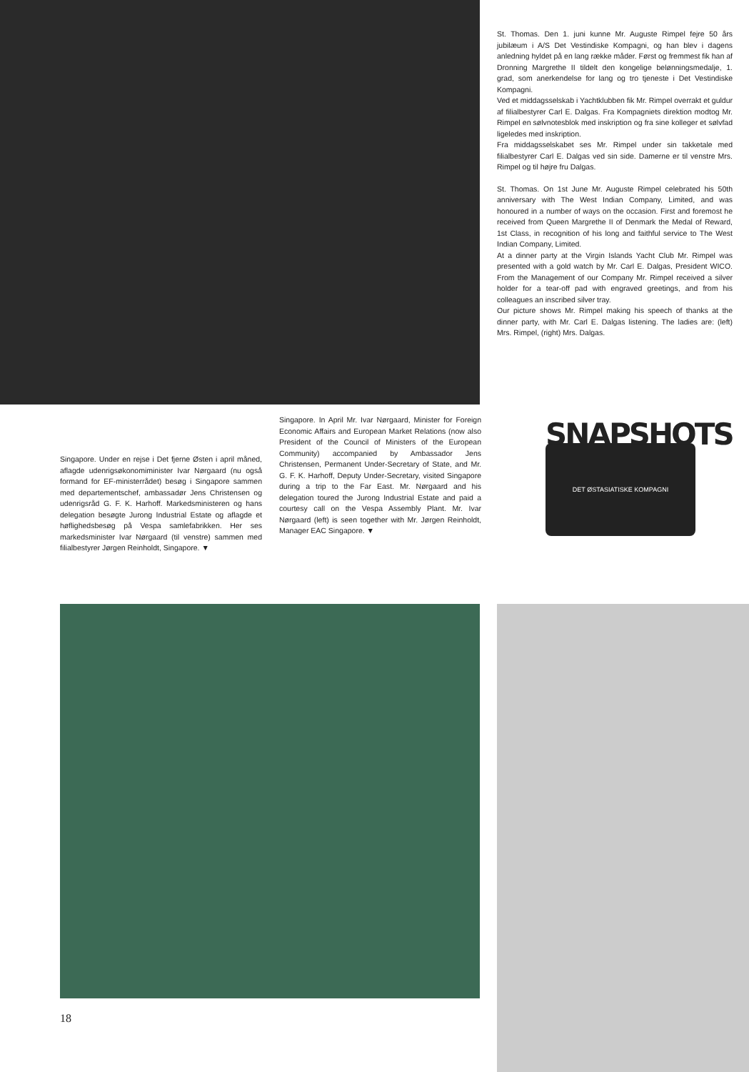St. Thomas. Den 1. juni kunne Mr. Auguste Rimpel fejre 50 års jubilæum i A/S Det Vestindiske Kompagni, og han blev i dagens anledning hyldet på en lang række måder. Først og fremmest fik han af Dronning Margrethe II tildelt den kongelige belønningsmedalje, 1. grad, som anerkendelse for lang og tro tjeneste i Det Vestindiske Kompagni.
Ved et middagsselskab i Yachtklubben fik Mr. Rimpel overrakt et guldur af filialbestyrer Carl E. Dalgas. Fra Kompagniets direktion modtog Mr. Rimpel en sølvnotesblok med inskription og fra sine kolleger et sølvfad ligeledes med inskription.
Fra middagsselskabet ses Mr. Rimpel under sin takketale med filialbestyrer Carl E. Dalgas ved sin side. Damerne er til venstre Mrs. Rimpel og til højre fru Dalgas.
St. Thomas. On 1st June Mr. Auguste Rimpel celebrated his 50th anniversary with The West Indian Company, Limited, and was honoured in a number of ways on the occasion. First and foremost he received from Queen Margrethe II of Denmark the Medal of Reward, 1st Class, in recognition of his long and faithful service to The West Indian Company, Limited.
At a dinner party at the Virgin Islands Yacht Club Mr. Rimpel was presented with a gold watch by Mr. Carl E. Dalgas, President WICO. From the Management of our Company Mr. Rimpel received a silver holder for a tear-off pad with engraved greetings, and from his colleagues an inscribed silver tray.
Our picture shows Mr. Rimpel making his speech of thanks at the dinner party, with Mr. Carl E. Dalgas listening. The ladies are: (left) Mrs. Rimpel, (right) Mrs. Dalgas.
Singapore. Under en rejse i Det fjerne Østen i april måned, aflagde udenrigsøkonomiminister Ivar Nørgaard (nu også formand for EF-ministerrådet) besøg i Singapore sammen med departementschef, ambassadør Jens Christensen og udenrigsråd G. F. K. Harhoff. Markedsministeren og hans delegation besøgte Jurong Industrial Estate og aflagde et høflighedsbesøg på Vespa samlefabrikken. Her ses markedsminister Ivar Nørgaard (til venstre) sammen med filialbestyrer Jørgen Reinholdt, Singapore. ▼
Singapore. In April Mr. Ivar Nørgaard, Minister for Foreign Economic Affairs and European Market Relations (now also President of the Council of Ministers of the European Community) accompanied by Ambassador Jens Christensen, Permanent Under-Secretary of State, and Mr. G. F. K. Harhoff, Deputy Under-Secretary, visited Singapore during a trip to the Far East. Mr. Nørgaard and his delegation toured the Jurong Industrial Estate and paid a courtesy call on the Vespa Assembly Plant. Mr. Ivar Nørgaard (left) is seen together with Mr. Jørgen Reinholdt, Manager EAC Singapore. ▼
SNAPSHOTS
DET ØSTASIATISKE KOMPAGNI
18